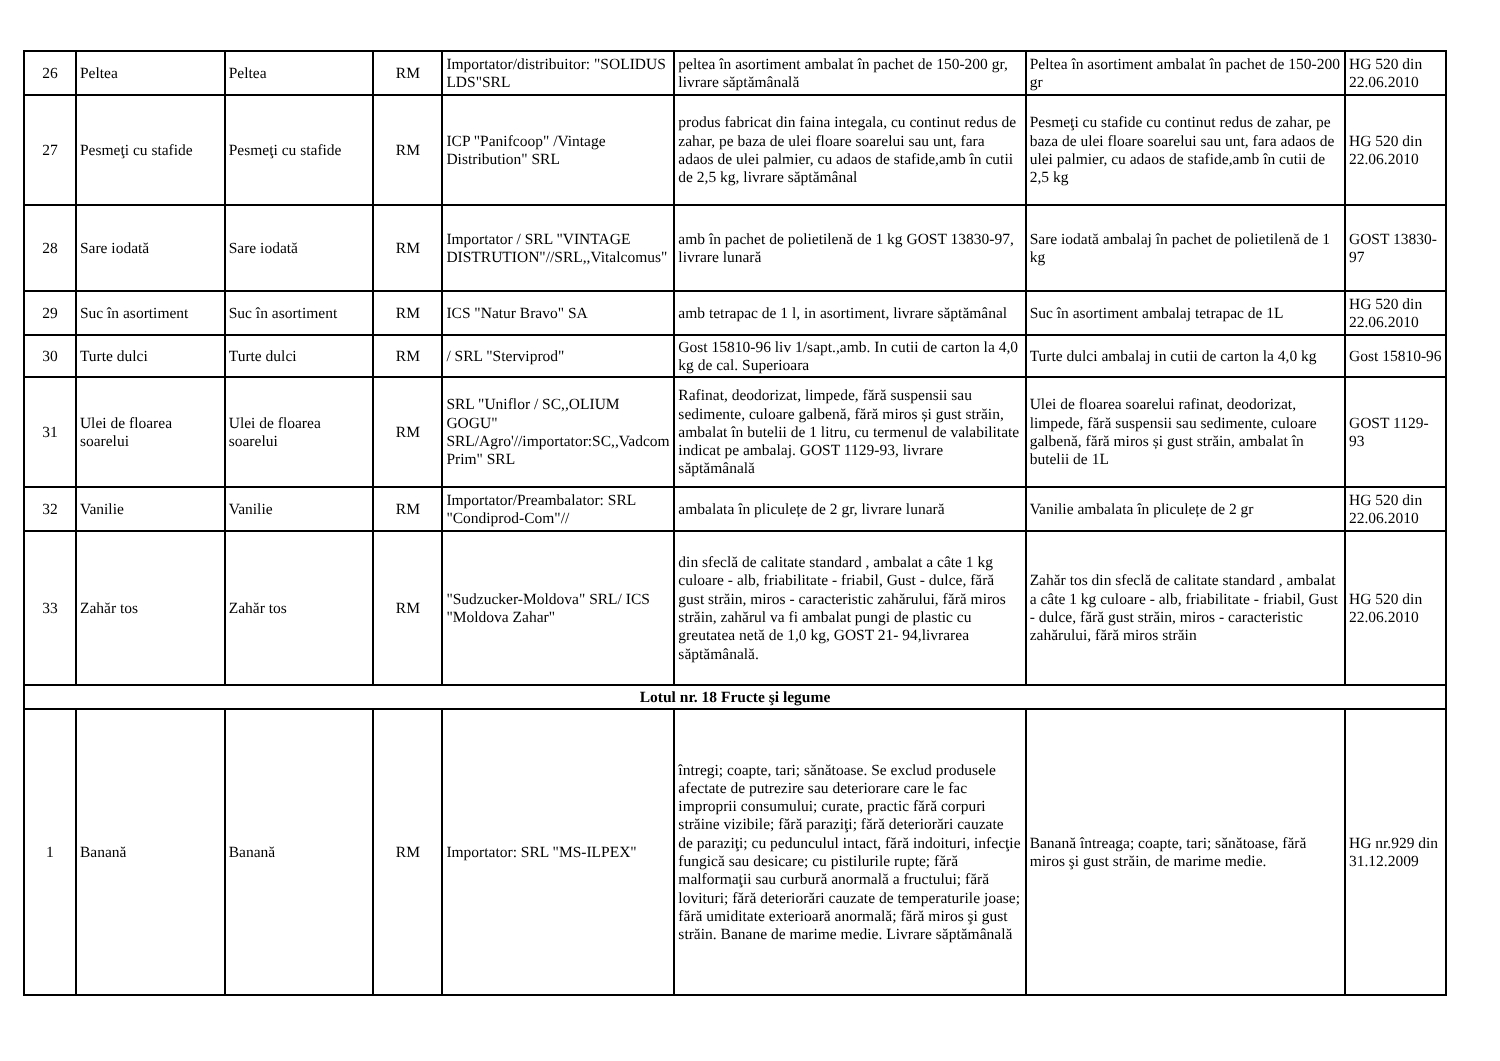| 26 | Peltea | Peltea | RM | Importator/distribuitor: "SOLIDUS LDS"SRL | peltea în asortiment ambalat în pachet de 150-200 gr, livrare săptămânală | Peltea în asortiment ambalat în pachet de 150-200 gr | HG 520 din 22.06.2010 |
| 27 | Pesmeţi cu stafide | Pesmeţi cu stafide | RM | ICP "Panifcoop" /Vintage Distribution" SRL | produs fabricat din faina integala, cu continut redus de zahar, pe baza de ulei floare soarelui sau unt, fara adaos de ulei palmier, cu adaos de stafide,amb în cutii de 2,5 kg, livrare săptămânal | Pesmeţi cu stafide cu continut redus de zahar, pe baza de ulei floare soarelui sau unt, fara adaos de ulei palmier, cu adaos de stafide,amb în cutii de 2,5 kg | HG 520 din 22.06.2010 |
| 28 | Sare iodată | Sare iodată | RM | Importator / SRL "VINTAGE DISTRUTION"//SRL,,Vitalcomus" | amb în pachet de polietilenă de 1 kg GOST 13830-97, livrare lunară | Sare iodată ambalaj în pachet de polietilenă de 1 kg | GOST 13830-97 |
| 29 | Suc în asortiment | Suc în asortiment | RM | ICS "Natur Bravo" SA | amb tetrapac de 1 l, in asortiment, livrare săptămânal | Suc în asortiment ambalaj tetrapac de 1L | HG 520 din 22.06.2010 |
| 30 | Turte dulci | Turte dulci | RM | / SRL "Sterviprod" | Gost 15810-96 liv 1/sapt.,amb. In cutii de carton la 4,0 kg de cal. Superioara | Turte dulci ambalaj in cutii de carton la 4,0 kg | Gost 15810-96 |
| 31 | Ulei de floarea soarelui | Ulei de floarea soarelui | RM | SRL "Uniflor / SC,,OLIUM GOGU" SRL/Agro'//importator:SC,,Vadcom Prim" SRL | Rafinat, deodorizat, limpede, fără suspensii sau sedimente, culoare galbenă, fără miros și gust străin, ambalat în butelii de 1 litru, cu termenul de valabilitate indicat pe ambalaj. GOST 1129-93, livrare săptămânală | Ulei de floarea soarelui rafinat, deodorizat, limpede, fără suspensii sau sedimente, culoare galbenă, fără miros și gust străin, ambalat în butelii de 1L | GOST 1129-93 |
| 32 | Vanilie | Vanilie | RM | Importator/Preambalator: SRL "Condiprod-Com"// | ambalata în pliculețe de 2 gr, livrare lunară | Vanilie ambalata în pliculețe de 2 gr | HG 520 din 22.06.2010 |
| 33 | Zahăr tos | Zahăr tos | RM | "Sudzucker-Moldova" SRL/ ICS "Moldova Zahar" | din sfeclă de calitate standard , ambalat a câte 1 kg culoare - alb, friabilitate - friabil, Gust - dulce, fără gust străin, miros - caracteristic zahărului, fără miros străin, zahărul va fi ambalat pungi de plastic cu greutatea netă de 1,0 kg, GOST 21- 94,livrarea săptămânală. | Zahăr tos din sfeclă de calitate standard , ambalat a câte 1 kg culoare - alb, friabilitate - friabil, Gust - dulce, fără gust străin, miros - caracteristic zahărului, fără miros străin | HG 520 din 22.06.2010 |
| Lotul nr. 18 Fructe şi legume | | | | | | | |
| 1 | Banană | Banană | RM | Importator: SRL "MS-ILPEX" | întregi; coapte, tari; sănătoase. Se exclud produsele afectate de putrezire sau deteriorare care le fac improprii consumului; curate, practic fără corpuri străine vizibile; fără paraziţi; fără deteriorări cauzate de paraziţi; cu pedunculul intact, fără indoituri, infecţie fungică sau desicare; cu pistilurile rupte; fără malformaţii sau curbură anormală a fructului; fără lovituri; fără deteriorări cauzate de temperaturile joase; fără umiditate exterioară anormală; fără miros şi gust străin. Banane de marime medie. Livrare săptămânală | Banană întreaga; coapte, tari; sănătoase, fără miros şi gust străin, de marime medie. | HG nr.929 din 31.12.2009 |